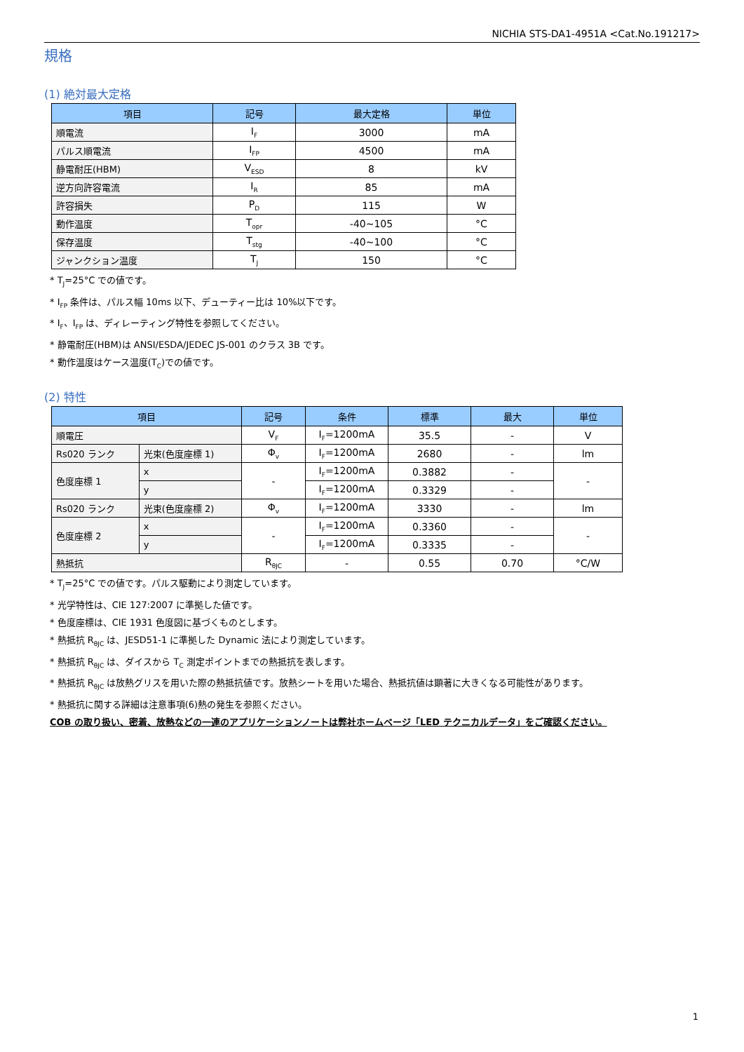NICHIA STS-DA1-4951A <Cat.No.191217>
規格
(1) 絶対最大定格
| 項目 | 記号 | 最大定格 | 単位 |
| --- | --- | --- | --- |
| 順電流 | I<sub>F</sub> | 3000 | mA |
| パルス順電流 | I<sub>FP</sub> | 4500 | mA |
| 静電耐圧(HBM) | V<sub>ESD</sub> | 8 | kV |
| 逆方向許容電流 | I<sub>R</sub> | 85 | mA |
| 許容損失 | P<sub>D</sub> | 115 | W |
| 動作温度 | T<sub>opr</sub> | -40~105 | °C |
| 保存温度 | T<sub>stg</sub> | -40~100 | °C |
| ジャンクション温度 | T<sub>J</sub> | 150 | °C |
* T<sub>J</sub>=25°C での値です。
* I<sub>FP</sub> 条件は、パルス幅 10ms 以下、デューティー比は 10%以下です。
* I<sub>F</sub>、I<sub>FP</sub> は、ディレーティング特性を参照してください。
* 静電耐圧(HBM)は ANSI/ESDA/JEDEC JS-001 のクラス 3B です。
* 動作温度はケース温度(T<sub>C</sub>)での値です。
(2) 特性
| 項目 | | 記号 | 条件 | 標準 | 最大 | 単位 |
| --- | --- | --- | --- | --- | --- | --- |
| 順電圧 | | V<sub>F</sub> | I<sub>F</sub>=1200mA | 35.5 | - | V |
| Rs020 ランク | 光束(色度座標 1) | Φ<sub>v</sub> | I<sub>F</sub>=1200mA | 2680 | - | lm |
| 色度座標 1 | x | - | I<sub>F</sub>=1200mA | 0.3882 | - | - |
| | y | | I<sub>F</sub>=1200mA | 0.3329 | - | |
| Rs020 ランク | 光束(色度座標 2) | Φ<sub>v</sub> | I<sub>F</sub>=1200mA | 3330 | - | lm |
| 色度座標 2 | x | - | I<sub>F</sub>=1200mA | 0.3360 | - | - |
| | y | | I<sub>F</sub>=1200mA | 0.3335 | - | |
| 熱抵抗 | | R<sub>θJC</sub> | - | 0.55 | 0.70 | °C/W |
* T<sub>J</sub>=25°C での値です。パルス駆動により測定しています。
* 光学特性は、CIE 127:2007 に準拠した値です。
* 色度座標は、CIE 1931 色度図に基づくものとします。
* 熱抵抗 R<sub>θJC</sub> は、JESD51-1 に準拠した Dynamic 法により測定しています。
* 熱抵抗 R<sub>θJC</sub> は、ダイスから T<sub>C</sub> 測定ポイントまでの熱抵抗を表します。
* 熱抵抗 R<sub>θJC</sub> は放熱グリスを用いた際の熱抵抗値です。放熱シートを用いた場合、熱抵抗値は顕著に大きくなる可能性があります。
* 熱抵抗に関する詳細は注意事項(6)熱の発生を参照ください。
COB の取り扱い、密着、放熱などの一連のアプリケーションノートは弊社ホームページ「LED テクニカルデータ」をご確認ください。
1